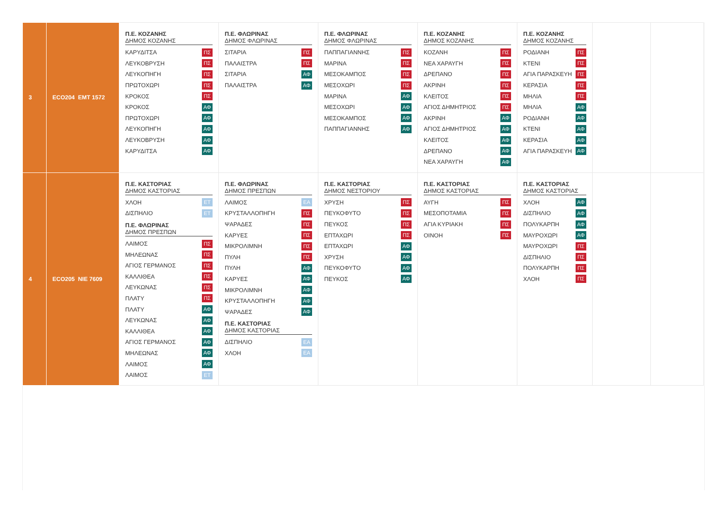| 3 | ECO204 EMT 1572 | Π.Ε. ΚΟΖΑΝΗΣ ΔΗΜΟΣ ΚΟΖΑΝΗΣ ΚΑΡΥΔΙΤΣΑ ΠΣ ΛΕΥΚΟΒΡΥΣΗ ΠΣ ΛΕΥΚΟΠΗΓΗ ΠΣ ΠΡΩΤΟΧΩΡΙ ΠΣ ΚΡΟΚΟΣ ΠΣ ΚΡΟΚΟΣ ΑΦ ΠΡΩΤΟΧΩΡΙ ΑΦ ΛΕΥΚΟΠΗΓΗ ΑΦ ΛΕΥΚΟΒΡΥΣΗ ΑΦ ΚΑΡΥΔΙΤΣΑ ΑΦ | Π.Ε. ΦΛΩΡΙΝΑΣ ΔΗΜΟΣ ΦΛΩΡΙΝΑΣ ΣΙΤΑΡΙΑ ΠΣ ΠΑΛΑΙΣΤΡΑ ΠΣ ΣΙΤΑΡΙΑ ΑΦ ΠΑΛΑΙΣΤΡΑ ΑΦ | Π.Ε. ΦΛΩΡΙΝΑΣ ΔΗΜΟΣ ΦΛΩΡΙΝΑΣ ΠΑΠΠΑΓΙΑΝΝΗΣ ΠΣ ΜΑΡΙΝΑ ΠΣ ΜΕΣΟΚΑΜΠΟΣ ΠΣ ΜΕΣΟΧΩΡΙ ΠΣ ΜΑΡΙΝΑ ΑΦ ΜΕΣΟΧΩΡΙ ΑΦ ΜΕΣΟΚΑΜΠΟΣ ΑΦ ΠΑΠΠΑΓΙΑΝΝΗΣ ΑΦ | Π.Ε. ΚΟΖΑΝΗΣ ΔΗΜΟΣ ΚΟΖΑΝΗΣ ΚΟΖΑΝΗ ΠΣ ΝΕΑ ΧΑΡΑΥΓΗ ΠΣ ΔΡΕΠΑΝΟ ΠΣ ΑΚΡΙΝΗ ΠΣ ΚΛΕΙΤΟΣ ΠΣ ΑΓΙΟΣ ΔΗΜΗΤΡΙΟΣ ΠΣ ΑΚΡΙΝΗ ΑΦ ΑΓΙΟΣ ΔΗΜΗΤΡΙΟΣ ΑΦ ΚΛΕΙΤΟΣ ΑΦ ΔΡΕΠΑΝΟ ΑΦ ΝΕΑ ΧΑΡΑΥΓΗ ΑΦ | Π.Ε. ΚΟΖΑΝΗΣ ΔΗΜΟΣ ΚΟΖΑΝΗΣ ΡΟΔΙΑΝΗ ΠΣ ΚΤΕΝΙ ΠΣ ΑΓΙΑ ΠΑΡΑΣΚΕΥΗ ΠΣ ΚΕΡΑΣΙΑ ΠΣ ΜΗΛΙΑ ΠΣ ΜΗΛΙΑ ΑΦ ΡΟΔΙΑΝΗ ΑΦ ΚΤΕΝΙ ΑΦ ΚΕΡΑΣΙΑ ΑΦ ΑΓΙΑ ΠΑΡΑΣΚΕΥΗ ΑΦ | | |
| 4 | ECO205 NIE 7609 | Π.Ε. ΚΑΣΤΟΡΙΑΣ ΔΗΜΟΣ ΚΑΣΤΟΡΙΑΣ ΧΛΟΗ ΕΤ ΔΙΣΠΗΛΙΟ ΕΤ Π.Ε. ΦΛΩΡΙΝΑΣ ΔΗΜΟΣ ΠΡΕΣΠΩΝ ΛΑΙΜΟΣ ΠΣ ΜΗΛΕΩΝΑΣ ΠΣ ΑΓΙΟΣ ΓΕΡΜΑΝΟΣ ΠΣ ΚΑΛΛΙΘΕΑ ΠΣ ΛΕΥΚΩΝΑΣ ΠΣ ΠΛΑΤΥ ΠΣ ΠΛΑΤΥ ΑΦ ΛΕΥΚΩΝΑΣ ΑΦ ΚΑΛΛΙΘΕΑ ΑΦ ΑΓΙΟΣ ΓΕΡΜΑΝΟΣ ΑΦ ΜΗΛΕΩΝΑΣ ΑΦ ΛΑΙΜΟΣ ΑΦ ΛΑΙΜΟΣ ΕΤ | Π.Ε. ΦΛΩΡΙΝΑΣ ΔΗΜΟΣ ΠΡΕΣΠΩΝ ΛΑΙΜΟΣ ΕΑ ΚΡΥΣΤΑΛΛΟΠΗΓΗ ΠΣ ΨΑΡΑΔΕΣ ΠΣ ΚΑΡΥΕΣ ΠΣ ΜΙΚΡΟΛΙΜΝΗ ΠΣ ΠΥΛΗ ΠΣ ΠΥΛΗ ΑΦ ΚΑΡΥΕΣ ΑΦ ΜΙΚΡΟΛΙΜΝΗ ΑΦ ΚΡΥΣΤΑΛΛΟΠΗΓΗ ΑΦ ΨΑΡΑΔΕΣ ΑΦ Π.Ε. ΚΑΣΤΟΡΙΑΣ ΔΗΜΟΣ ΚΑΣΤΟΡΙΑΣ ΔΙΣΠΗΛΙΟ ΕΑ ΧΛΟΗ ΕΑ | Π.Ε. ΚΑΣΤΟΡΙΑΣ ΔΗΜΟΣ ΝΕΣΤΟΡΙΟΥ ΧΡΥΣΗ ΠΣ ΠΕΥΚΟΦΥΤΟ ΠΣ ΠΕΥΚΟΣ ΠΣ ΕΠΤΑΧΩΡΙ ΠΣ ΕΠΤΑΧΩΡΙ ΑΦ ΧΡΥΣΗ ΑΦ ΠΕΥΚΟΦΥΤΟ ΑΦ ΠΕΥΚΟΣ ΑΦ | Π.Ε. ΚΑΣΤΟΡΙΑΣ ΔΗΜΟΣ ΚΑΣΤΟΡΙΑΣ ΑΥΓΗ ΠΣ ΜΕΣΟΠΟΤΑΜΙΑ ΠΣ ΑΓΙΑ ΚΥΡΙΑΚΗ ΠΣ ΟΙΝΟΗ ΠΣ | Π.Ε. ΚΑΣΤΟΡΙΑΣ ΔΗΜΟΣ ΚΑΣΤΟΡΙΑΣ ΧΛΟΗ ΑΦ ΔΙΣΠΗΛΙΟ ΑΦ ΠΟΛΥΚΑΡΠΗ ΑΦ ΜΑΥΡΟΧΩΡΙ ΑΦ ΜΑΥΡΟΧΩΡΙ ΠΣ ΔΙΣΠΗΛΙΟ ΠΣ ΠΟΛΥΚΑΡΠΗ ΠΣ ΧΛΟΗ ΠΣ | | |